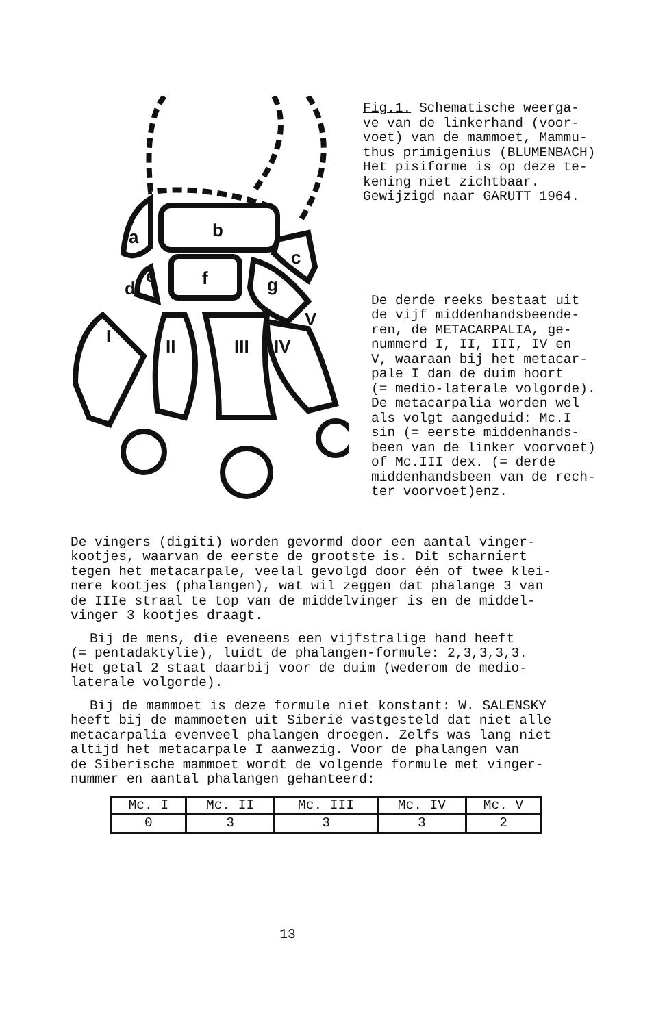a
b
c
d
e
f
g
I
II
III
IV
V
Fig.1. Schematische weerga-
ve van de linkerhand (voor-
voet) van de mammoet, Mammu-
thus primigenius (BLUMENBACH)
Het pisiforme is op deze te-
kening niet zichtbaar.
Gewijzigd naar GARUTT 1964.
De derde reeks bestaat uit
de vijf middenhandsbeende-
ren, de METACARPALIA, ge-
nummerd I, II, III, IV en
V, waaraan bij het metacar-
pale I dan de duim hoort
(= medio-laterale volgorde).
De metacarpalia worden wel
als volgt aangeduid: Mc.I
sin (= eerste middenhands-
been van de linker voorvoet)
of Mc.III dex. (= derde
middenhandsbeen van de rech-
ter voorvoet)enz.
De vingers (digiti) worden gevormd door een aantal vinger-
kootjes, waarvan de eerste de grootste is. Dit scharniert
tegen het metacarpale, veelal gevolgd door één of twee klei-
nere kootjes (phalangen), wat wil zeggen dat phalange 3 van
de IIIe straal te top van de middelvinger is en de middel-
vinger 3 kootjes draagt.
Bij de mens, die eveneens een vijfstralige hand heeft
(= pentadaktylie), luidt de phalangen-formule: 2,3,3,3,3.
Het getal 2 staat daarbij voor de duim (wederom de medio-
laterale volgorde).
Bij de mammoet is deze formule niet konstant: W. SALENSKY
heeft bij de mammoeten uit Siberië vastgesteld dat niet alle
metacarpalia evenveel phalangen droegen. Zelfs was lang niet
altijd het metacarpale I aanwezig. Voor de phalangen van
de Siberische mammoet wordt de volgende formule met vinger-
nummer en aantal phalangen gehanteerd:
| Mc. I | Mc. II | Mc. III | Mc. IV | Mc. V |
| 0 | 3 | 3 | 3 | 2 |
13